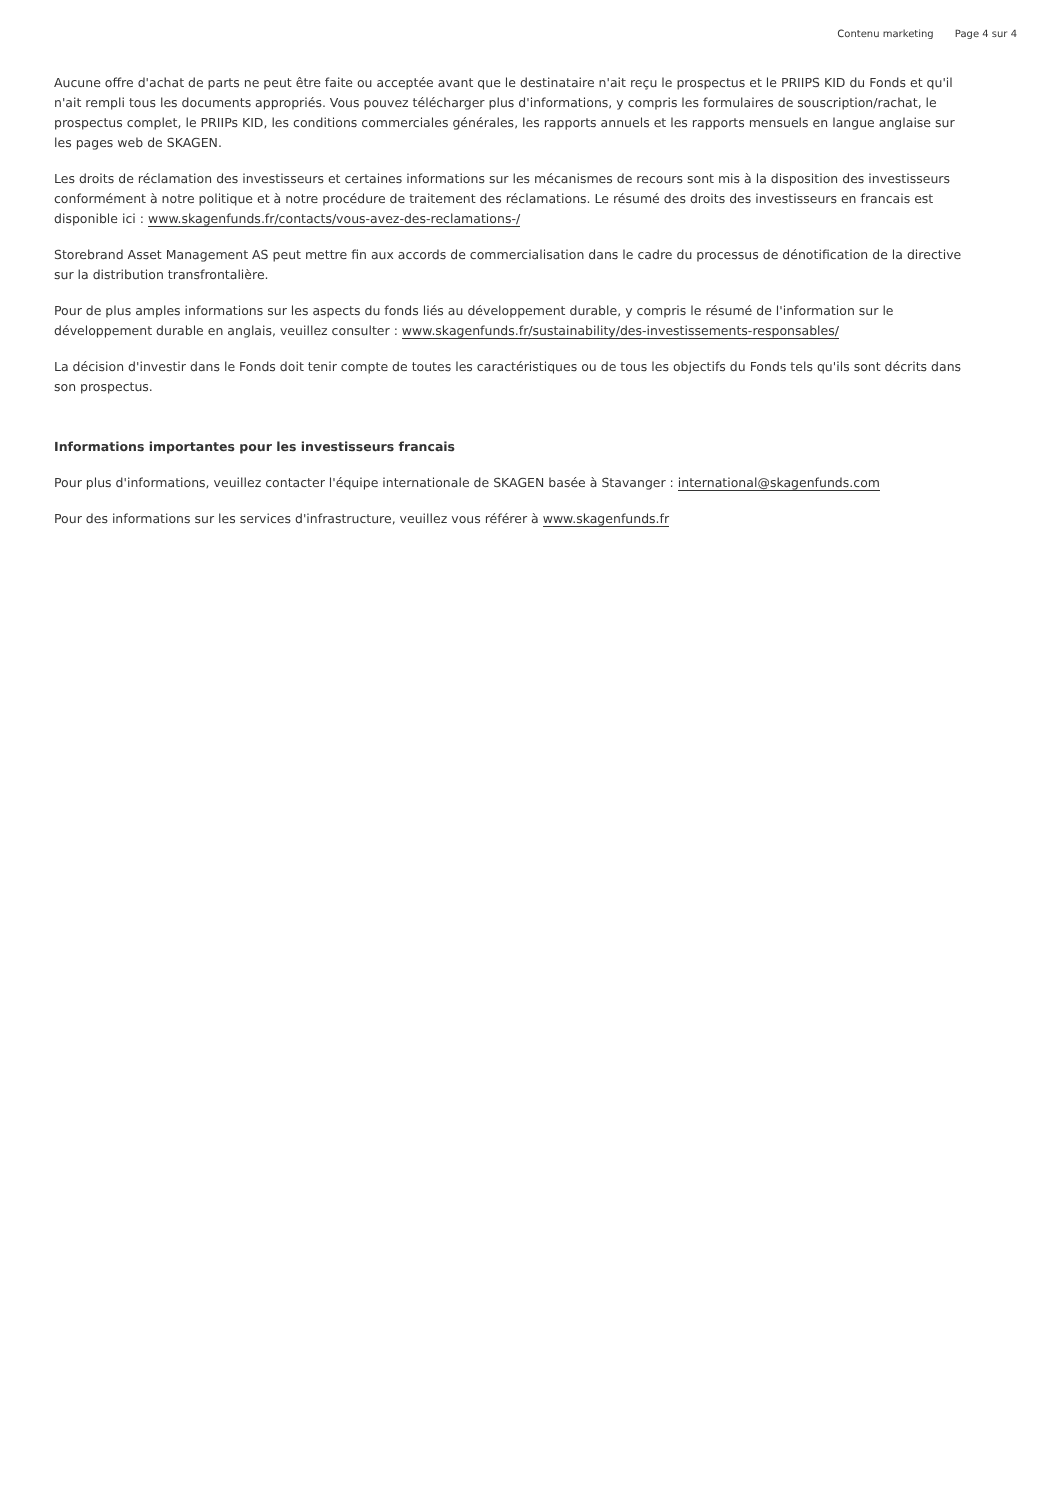Contenu marketing Page 4 sur 4
Aucune offre d'achat de parts ne peut être faite ou acceptée avant que le destinataire n'ait reçu le prospectus et le PRIIPS KID du Fonds et qu'il n'ait rempli tous les documents appropriés. Vous pouvez télécharger plus d'informations, y compris les formulaires de souscription/rachat, le prospectus complet, le PRIIPs KID, les conditions commerciales générales, les rapports annuels et les rapports mensuels en langue anglaise sur les pages web de SKAGEN.
Les droits de réclamation des investisseurs et certaines informations sur les mécanismes de recours sont mis à la disposition des investisseurs conformément à notre politique et à notre procédure de traitement des réclamations. Le résumé des droits des investisseurs en francais est disponible ici : www.skagenfunds.fr/contacts/vous-avez-des-reclamations-/
Storebrand Asset Management AS peut mettre fin aux accords de commercialisation dans le cadre du processus de dénotification de la directive sur la distribution transfrontalière.
Pour de plus amples informations sur les aspects du fonds liés au développement durable, y compris le résumé de l'information sur le développement durable en anglais, veuillez consulter : www.skagenfunds.fr/sustainability/des-investissements-responsables/
La décision d'investir dans le Fonds doit tenir compte de toutes les caractéristiques ou de tous les objectifs du Fonds tels qu'ils sont décrits dans son prospectus.
Informations importantes pour les investisseurs francais
Pour plus d'informations, veuillez contacter l'équipe internationale de SKAGEN basée à Stavanger : international@skagenfunds.com
Pour des informations sur les services d'infrastructure, veuillez vous référer à www.skagenfunds.fr